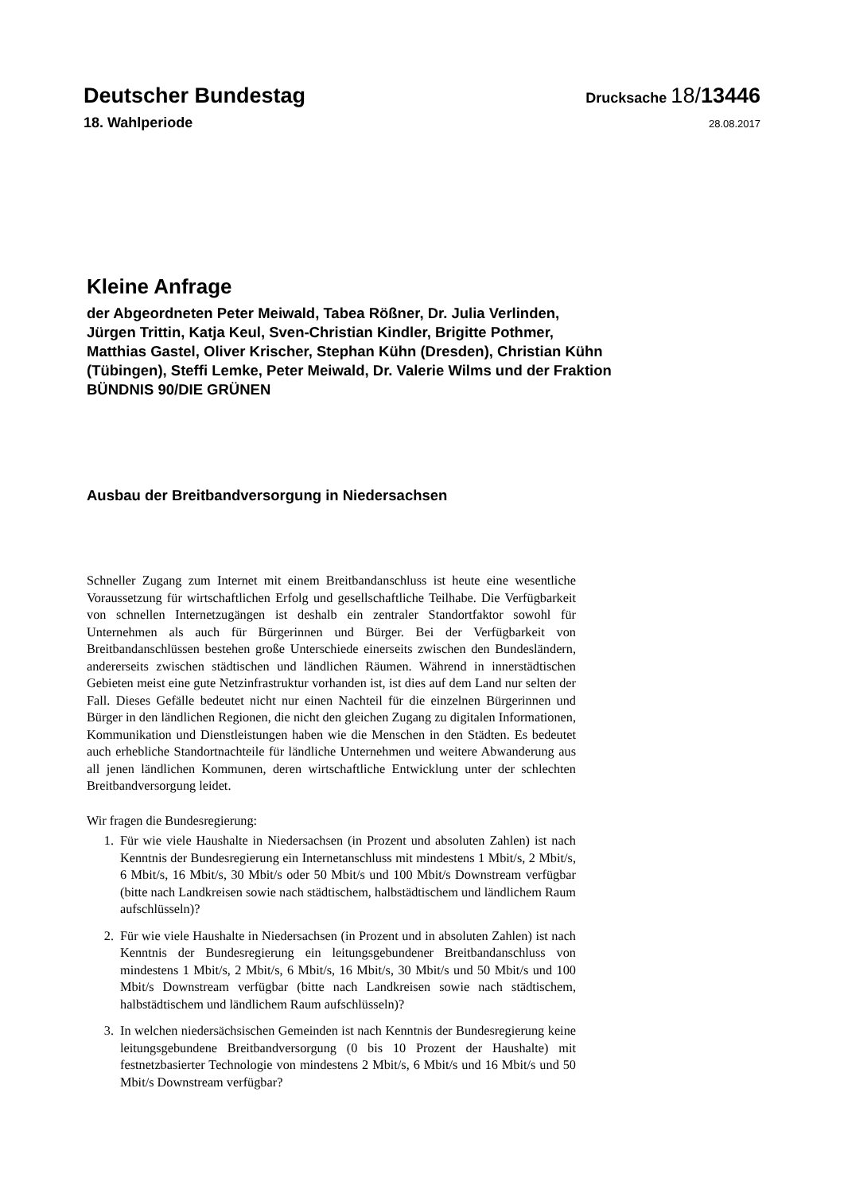Deutscher Bundestag
Drucksache 18/13446
18. Wahlperiode
28.08.2017
Kleine Anfrage
der Abgeordneten Peter Meiwald, Tabea Rößner, Dr. Julia Verlinden,
Jürgen Trittin, Katja Keul, Sven-Christian Kindler, Brigitte Pothmer,
Matthias Gastel, Oliver Krischer, Stephan Kühn (Dresden), Christian Kühn
(Tübingen), Steffi Lemke, Peter Meiwald, Dr. Valerie Wilms und der Fraktion
BÜNDNIS 90/DIE GRÜNEN
Ausbau der Breitbandversorgung in Niedersachsen
Schneller Zugang zum Internet mit einem Breitbandanschluss ist heute eine wesentliche Voraussetzung für wirtschaftlichen Erfolg und gesellschaftliche Teilhabe. Die Verfügbarkeit von schnellen Internetzugängen ist deshalb ein zentraler Standortfaktor sowohl für Unternehmen als auch für Bürgerinnen und Bürger. Bei der Verfügbarkeit von Breitbandanschlüssen bestehen große Unterschiede einerseits zwischen den Bundesländern, andererseits zwischen städtischen und ländlichen Räumen. Während in innerstädtischen Gebieten meist eine gute Netzinfrastruktur vorhanden ist, ist dies auf dem Land nur selten der Fall. Dieses Gefälle bedeutet nicht nur einen Nachteil für die einzelnen Bürgerinnen und Bürger in den ländlichen Regionen, die nicht den gleichen Zugang zu digitalen Informationen, Kommunikation und Dienstleistungen haben wie die Menschen in den Städten. Es bedeutet auch erhebliche Standortnachteile für ländliche Unternehmen und weitere Abwanderung aus all jenen ländlichen Kommunen, deren wirtschaftliche Entwicklung unter der schlechten Breitbandversorgung leidet.
Wir fragen die Bundesregierung:
1. Für wie viele Haushalte in Niedersachsen (in Prozent und absoluten Zahlen) ist nach Kenntnis der Bundesregierung ein Internetanschluss mit mindestens 1 Mbit/s, 2 Mbit/s, 6 Mbit/s, 16 Mbit/s, 30 Mbit/s oder 50 Mbit/s und 100 Mbit/s Downstream verfügbar (bitte nach Landkreisen sowie nach städtischem, halbstädtischem und ländlichem Raum aufschlüsseln)?
2. Für wie viele Haushalte in Niedersachsen (in Prozent und in absoluten Zahlen) ist nach Kenntnis der Bundesregierung ein leitungsgebundener Breitbandanschluss von mindestens 1 Mbit/s, 2 Mbit/s, 6 Mbit/s, 16 Mbit/s, 30 Mbit/s und 50 Mbit/s und 100 Mbit/s Downstream verfügbar (bitte nach Landkreisen sowie nach städtischem, halbstädtischem und ländlichem Raum aufschlüsseln)?
3. In welchen niedersächsischen Gemeinden ist nach Kenntnis der Bundesregierung keine leitungsgebundene Breitbandversorgung (0 bis 10 Prozent der Haushalte) mit festnetzbasierter Technologie von mindestens 2 Mbit/s, 6 Mbit/s und 16 Mbit/s und 50 Mbit/s Downstream verfügbar?